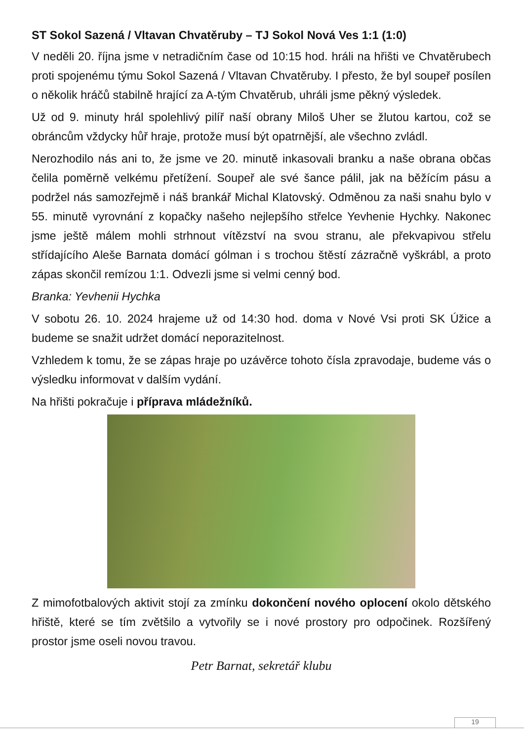ST Sokol Sazená / Vltavan Chvatěruby – TJ Sokol Nová Ves 1:1 (1:0)
V neděli 20. října jsme v netradičním čase od 10:15 hod. hráli na hřišti ve Chvatěrubech proti spojenému týmu Sokol Sazená / Vltavan Chvatěruby. I přesto, že byl soupeř posílen o několik hráčů stabilně hrající za A-tým Chvatěrub, uhráli jsme pěkný výsledek.
Už od 9. minuty hrál spolehlivý pilíř naší obrany Miloš Uher se žlutou kartou, což se obráncům vždycky hůř hraje, protože musí být opatrnější, ale všechno zvládl.
Nerozhodilo nás ani to, že jsme ve 20. minutě inkasovali branku a naše obrana občas čelila poměrně velkému přetížení. Soupeř ale své šance pálil, jak na běžícím pásu a podržel nás samozřejmě i náš brankář Michal Klatovský. Odměnou za naši snahu bylo v 55. minutě vyrovnání z kopačky našeho nejlepšího střelce Yevhenie Hychky. Nakonec jsme ještě málem mohli strhnout vítězství na svou stranu, ale překvapivou střelu střídajícího Aleše Barnata domácí gólman i s trochou štěstí zázračně vyškrábl, a proto zápas skončil remízou 1:1. Odvezli jsme si velmi cenný bod.
Branka: Yevhenii Hychka
V sobotu 26. 10. 2024 hrajeme už od 14:30 hod. doma v Nové Vsi proti SK Úžice a budeme se snažit udržet domácí neporazitelnost.
Vzhledem k tomu, že se zápas hraje po uzávěrce tohoto čísla zpravodaje, budeme vás o výsledku informovat v dalším vydání.
Na hřišti pokračuje i příprava mládežníků.
Z mimofotbalových aktivit stojí za zmínku dokončení nového oplocení okolo dětského hřiště, které se tím zvětšilo a vytvořily se i nové prostory pro odpočinek. Rozšířený prostor jsme oseli novou travou.
Petr Barnat, sekretář klubu
19